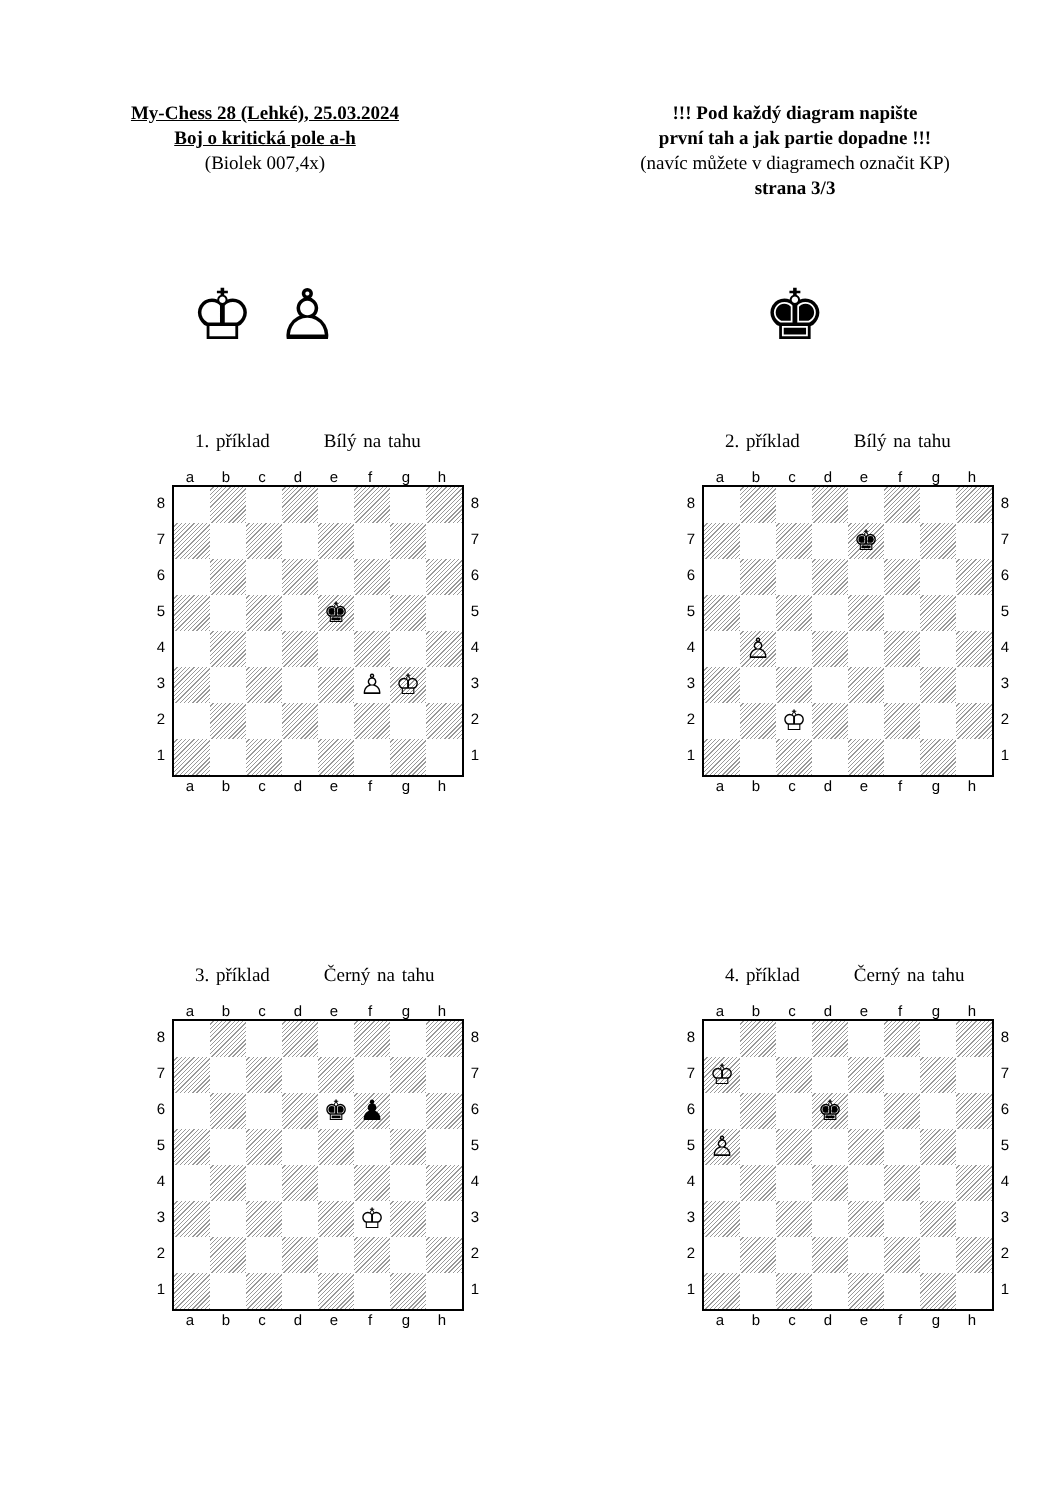My-Chess 28 (Lehké), 25.03.2024
Boj o kritická pole a-h
(Biolek 007,4x)
!!! Pod každý diagram napište
první tah a jak partie dopadne !!!
(navíc můžete v diagramech označit KP)
strana 3/3
♔ ♙ ♚
1. příklad Bílý na tahu
abcdefgh
87654321
♚
♙
♔
87654321
abcdefgh
2. příklad Bílý na tahu
abcdefgh
87654321
♚
♙
♔
87654321
abcdefgh
3. příklad Černý na tahu
abcdefgh
87654321
♚
♟
♔
87654321
abcdefgh
4. příklad Černý na tahu
abcdefgh
87654321
♔
♚
♙
87654321
abcdefgh